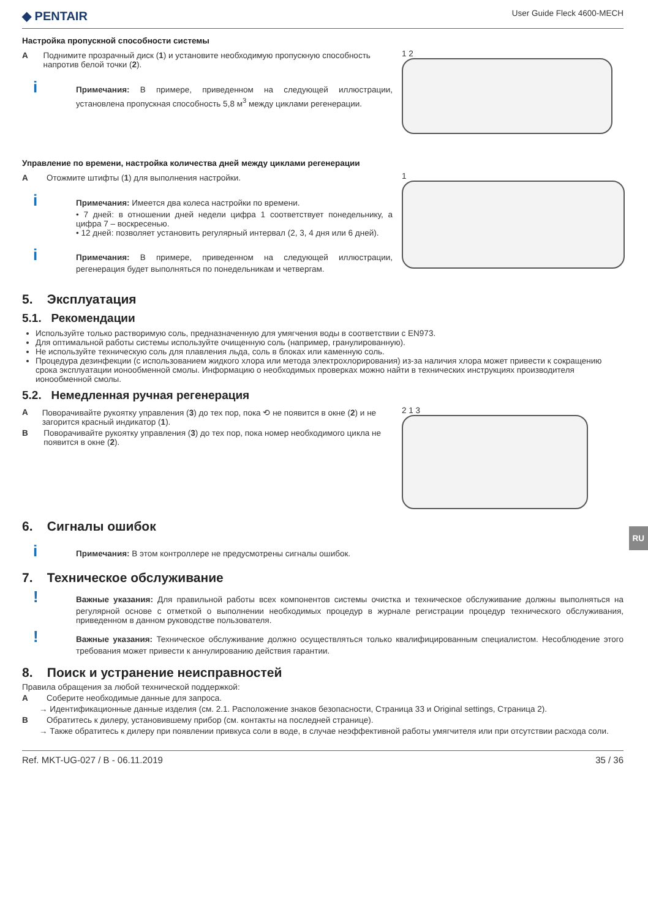◆ PENTAIR User Guide Fleck 4600-MECH
Настройка пропускной способности системы
A Поднимите прозрачный диск (1) и установите необходимую пропускную способность напротив белой точки (2).
i Примечания: В примере, приведенном на следующей иллюстрации, установлена пропускная способность 5,8 м<sup>3</sup> между циклами регенерации.
1 2
Управление по времени, настройка количества дней между циклами регенерации
A Отожмите штифты (1) для выполнения настройки.
i Примечания: Имеется два колеса настройки по времени.
• 7 дней: в отношении дней недели цифра 1 соответствует понедельнику, а цифра 7 – воскресенью.
• 12 дней: позволяет установить регулярный интервал (2, 3, 4 дня или 6 дней).
i Примечания: В примере, приведенном на следующей иллюстрации, регенерация будет выполняться по понедельникам и четвергам.
1
5. Эксплуатация
5.1. Рекомендации
Используйте только растворимую соль, предназначенную для умягчения воды в соответствии с EN973.
Для оптимальной работы системы используйте очищенную соль (например, гранулированную).
Не используйте техническую соль для плавления льда, соль в блоках или каменную соль.
Процедура дезинфекции (с использованием жидкого хлора или метода электрохлорирования) из-за наличия хлора может привести к сокращению срока эксплуатации ионообменной смолы. Информацию о необходимых проверках можно найти в технических инструкциях производителя ионообменной смолы.
5.2. Немедленная ручная регенерация
A Поворачивайте рукоятку управления (3) до тех пор, пока ⟲ не появится в окне (2) и не загорится красный индикатор (1).
B Поворачивайте рукоятку управления (3) до тех пор, пока номер необходимого цикла не появится в окне (2).
2 1 3
6. Сигналы ошибок
i Примечания: В этом контроллере не предусмотрены сигналы ошибок.
7. Техническое обслуживание
! Важные указания: Для правильной работы всех компонентов системы очистка и техническое обслуживание должны выполняться на регулярной основе с отметкой о выполнении необходимых процедур в журнале регистрации процедур технического обслуживания, приведенном в данном руководстве пользователя.
! Важные указания: Техническое обслуживание должно осуществляться только квалифицированным специалистом. Несоблюдение этого требования может привести к аннулированию действия гарантии.
8. Поиск и устранение неисправностей
Правила обращения за любой технической поддержкой:
A Соберите необходимые данные для запроса.
→ Идентификационные данные изделия (см. 2.1. Расположение знаков безопасности, Страница 33 и Original settings, Страница 2).
B Обратитесь к дилеру, установившему прибор (см. контакты на последней странице).
→ Также обратитесь к дилеру при появлении привкуса соли в воде, в случае неэффективной работы умягчителя или при отсутствии расхода соли.
Ref. MKT-UG-027 / B - 06.11.2019 35 / 36
RU